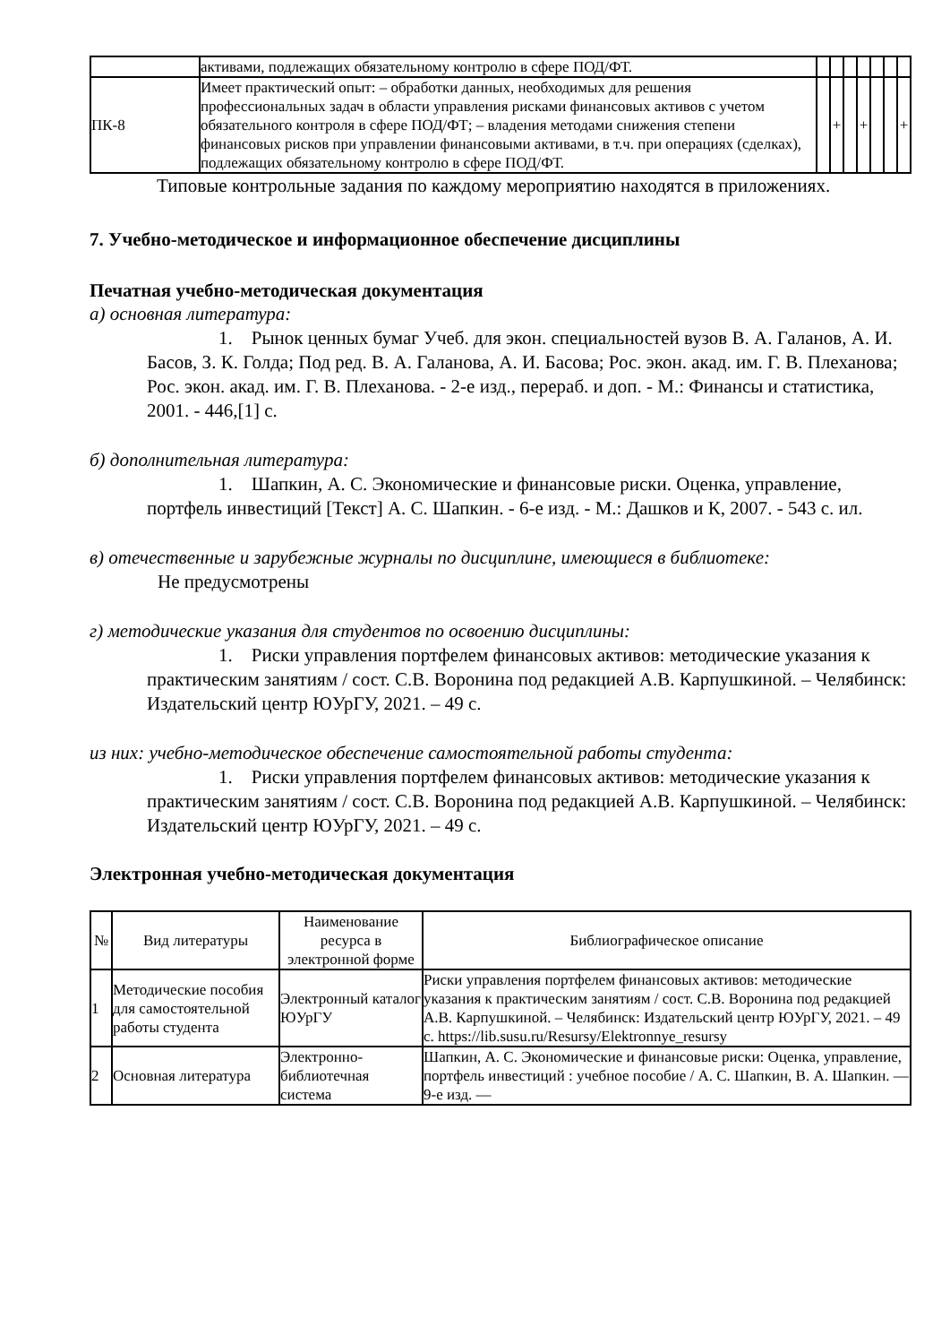| | активами, подлежащих обязательному контролю в сфере ПОД/ФТ. | | | | | | | |
| ПК-8 | Имеет практический опыт: – обработки данных, необходимых для решения профессиональных задач в области управления рисками финансовых активов с учетом обязательного контроля в сфере ПОД/ФТ; – владения методами снижения степени финансовых рисков при управлении финансовыми активами, в т.ч. при операциях (сделках), подлежащих обязательному контролю в сфере ПОД/ФТ. | | + | | + | | | + |
Типовые контрольные задания по каждому мероприятию находятся в приложениях.
7. Учебно-методическое и информационное обеспечение дисциплины
Печатная учебно-методическая документация
а) основная литература:
1. Рынок ценных бумаг Учеб. для экон. специальностей вузов В. А. Галанов, А. И. Басов, З. К. Голда; Под ред. В. А. Галанова, А. И. Басова; Рос. экон. акад. им. Г. В. Плеханова; Рос. экон. акад. им. Г. В. Плеханова. - 2-е изд., перераб. и доп. - М.: Финансы и статистика, 2001. - 446,[1] с.
б) дополнительная литература:
1. Шапкин, А. С. Экономические и финансовые риски. Оценка, управление, портфель инвестиций [Текст] А. С. Шапкин. - 6-е изд. - М.: Дашков и К, 2007. - 543 с. ил.
в) отечественные и зарубежные журналы по дисциплине, имеющиеся в библиотеке:
Не предусмотрены
г) методические указания для студентов по освоению дисциплины:
1. Риски управления портфелем финансовых активов: методические указания к практическим занятиям / сост. С.В. Воронина под редакцией А.В. Карпушкиной. – Челябинск: Издательский центр ЮУрГУ, 2021. – 49 с.
из них: учебно-методическое обеспечение самостоятельной работы студента:
1. Риски управления портфелем финансовых активов: методические указания к практическим занятиям / сост. С.В. Воронина под редакцией А.В. Карпушкиной. – Челябинск: Издательский центр ЮУрГУ, 2021. – 49 с.
Электронная учебно-методическая документация
| № | Вид литературы | Наименование ресурса в электронной форме | Библиографическое описание |
| --- | --- | --- | --- |
| 1 | Методические пособия для самостоятельной работы студента | Электронный каталог ЮУрГУ | Риски управления портфелем финансовых активов: методические указания к практическим занятиям / сост. С.В. Воронина под редакцией А.В. Карпушкиной. – Челябинск: Издательский центр ЮУрГУ, 2021. – 49 с. https://lib.susu.ru/Resursy/Elektronnye_resursy |
| 2 | Основная литература | Электронно-библиотечная система | Шапкин, А. С. Экономические и финансовые риски: Оценка, управление, портфель инвестиций : учебное пособие / А. С. Шапкин, В. А. Шапкин. — 9-е изд. — |